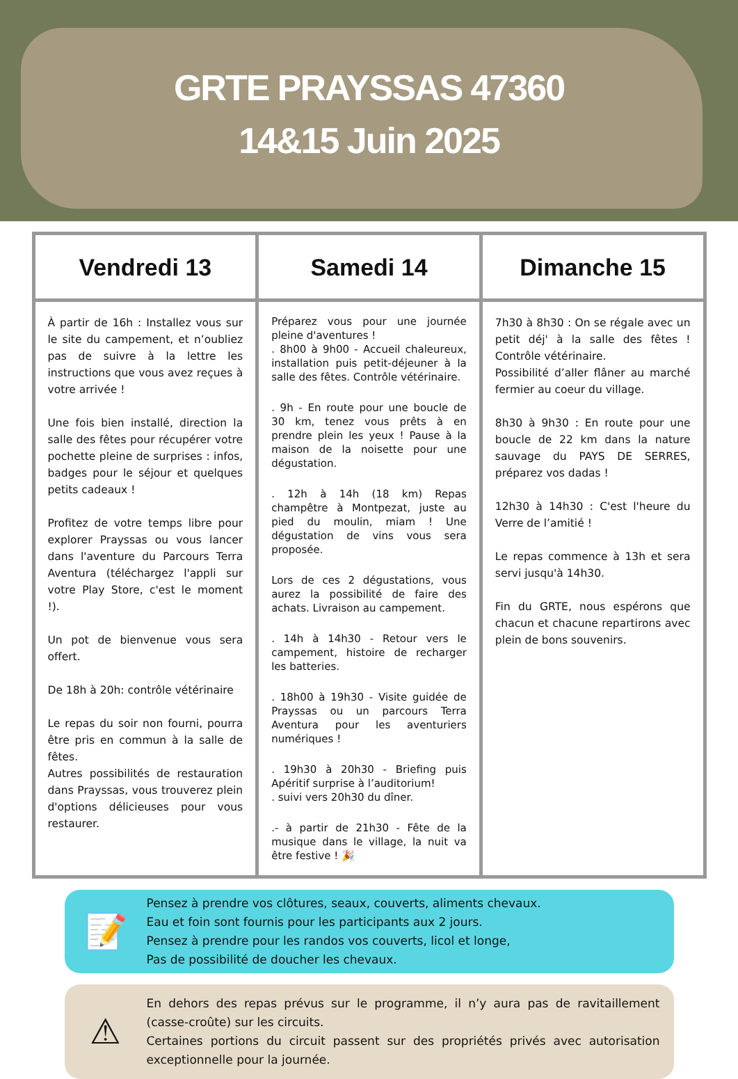GRTE PRAYSSAS 47360
14&15 Juin 2025
| Vendredi 13 | Samedi 14 | Dimanche 15 |
| --- | --- | --- |
| À partir de 16h : Installez vous sur le site du campement, et n’oubliez pas de suivre à la lettre les instructions que vous avez reçues à votre arrivée ! Une fois bien installé, direction la salle des fêtes pour récupérer votre pochette pleine de surprises : infos, badges pour le séjour et quelques petits cadeaux ! Profitez de votre temps libre pour explorer Prayssas ou vous lancer dans l'aventure du Parcours Terra Aventura (téléchargez l'appli sur votre Play Store, c'est le moment !). Un pot de bienvenue vous sera offert. De 18h à 20h: contrôle vétérinaire Le repas du soir non fourni, pourra être pris en commun à la salle de fêtes. Autres possibilités de restauration dans Prayssas, vous trouverez plein d'options délicieuses pour vous restaurer. | Préparez vous pour une journée pleine d'aventures ! . 8h00 à 9h00 - Accueil chaleureux, installation puis petit-déjeuner à la salle des fêtes. Contrôle vétérinaire. . 9h - En route pour une boucle de 30 km, tenez vous prêts à en prendre plein les yeux ! Pause à la maison de la noisette pour une dégustation. . 12h à 14h (18 km) Repas champêtre à Montpezat, juste au pied du moulin, miam ! Une dégustation de vins vous sera proposée. Lors de ces 2 dégustations, vous aurez la possibilité de faire des achats. Livraison au campement. . 14h à 14h30 - Retour vers le campement, histoire de recharger les batteries. . 18h00 à 19h30 - Visite guidée de Prayssas ou un parcours Terra Aventura pour les aventuriers numériques ! . 19h30 à 20h30 - Briefing puis Apéritif surprise à l’auditorium! . suivi vers 20h30 du dîner. .- à partir de 21h30 - Fête de la musique dans le village, la nuit va être festive ! 🎉 | 7h30 à 8h30 : On se régale avec un petit déj' à la salle des fêtes ! Contrôle vétérinaire. Possibilité d’aller flâner au marché fermier au coeur du village. 8h30 à 9h30 : En route pour une boucle de 22 km dans la nature sauvage du PAYS DE SERRES, préparez vos dadas ! 12h30 à 14h30 : C'est l'heure du Verre de l’amitié ! Le repas commence à 13h et sera servi jusqu'à 14h30. Fin du GRTE, nous espérons que chacun et chacune repartirons avec plein de bons souvenirs. |
📝
Pensez à prendre vos clôtures, seaux, couverts, aliments chevaux.
Eau et foin sont fournis pour les participants aux 2 jours.
Pensez à prendre pour les randos vos couverts, licol et longe,
Pas de possibilité de doucher les chevaux.
⚠
En dehors des repas prévus sur le programme, il n’y aura pas de ravitaillement (casse-croûte) sur les circuits.
Certaines portions du circuit passent sur des propriétés privés avec autorisation exceptionnelle pour la journée.